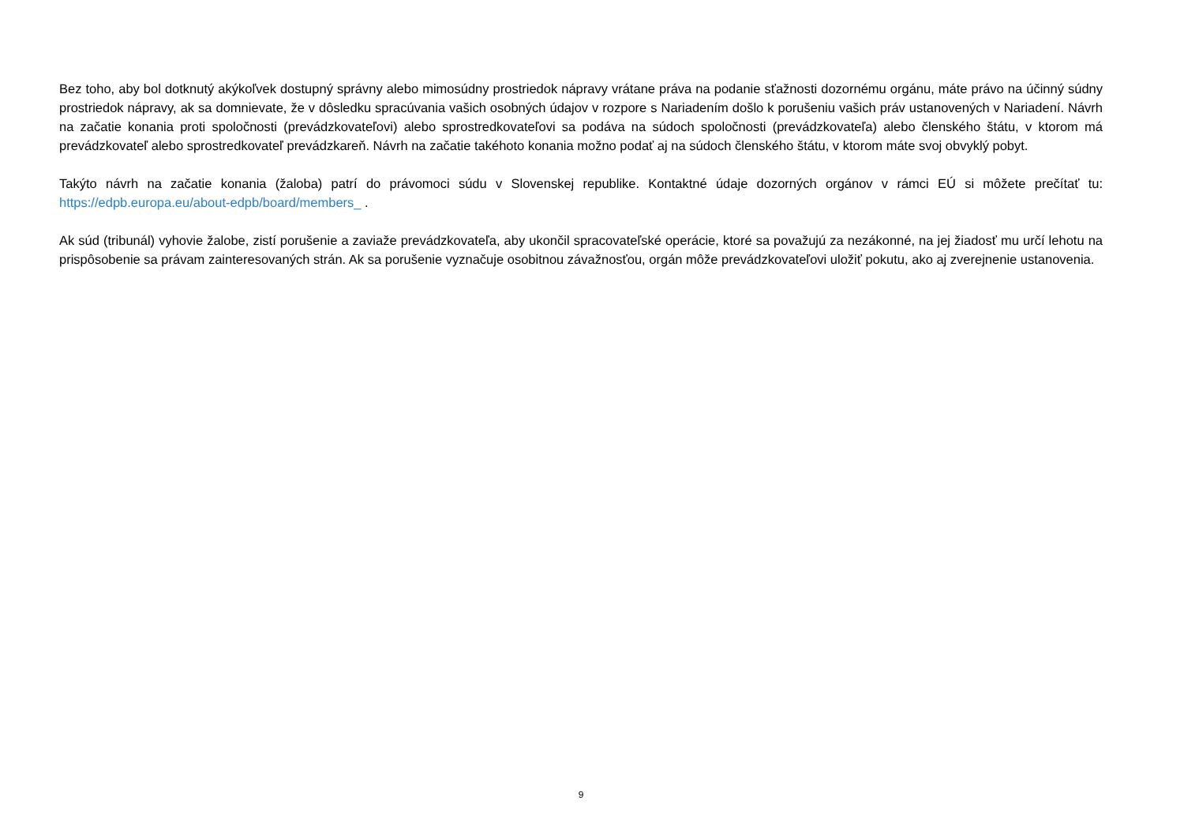Bez toho, aby bol dotknutý akýkoľvek dostupný správny alebo mimosúdny prostriedok nápravy vrátane práva na podanie sťažnosti dozornému orgánu, máte právo na účinný súdny prostriedok nápravy, ak sa domnievate, že v dôsledku spracúvania vašich osobných údajov v rozpore s Nariadením došlo k porušeniu vašich práv ustanovených v Nariadení. Návrh na začatie konania proti spoločnosti (prevádzkovateľovi) alebo sprostredkovateľovi sa podáva na súdoch spoločnosti (prevádzkovateľa) alebo členského štátu, v ktorom má prevádzkovateľ alebo sprostredkovateľ prevádzkareň. Návrh na začatie takéhoto konania možno podať aj na súdoch členského štátu, v ktorom máte svoj obvyklý pobyt.
Takýto návrh na začatie konania (žaloba) patrí do právomoci súdu v Slovenskej republike. Kontaktné údaje dozorných orgánov v rámci EÚ si môžete prečítať tu: https://edpb.europa.eu/about-edpb/board/members_ .
Ak súd (tribunál) vyhovie žalobe, zistí porušenie a zaviaže prevádzkovateľa, aby ukončil spracovateľské operácie, ktoré sa považujú za nezákonné, na jej žiadosť mu určí lehotu na prispôsobenie sa právam zainteresovaných strán. Ak sa porušenie vyznačuje osobitnou závažnosťou, orgán môže prevádzkovateľovi uložiť pokutu, ako aj zverejnenie ustanovenia.
9